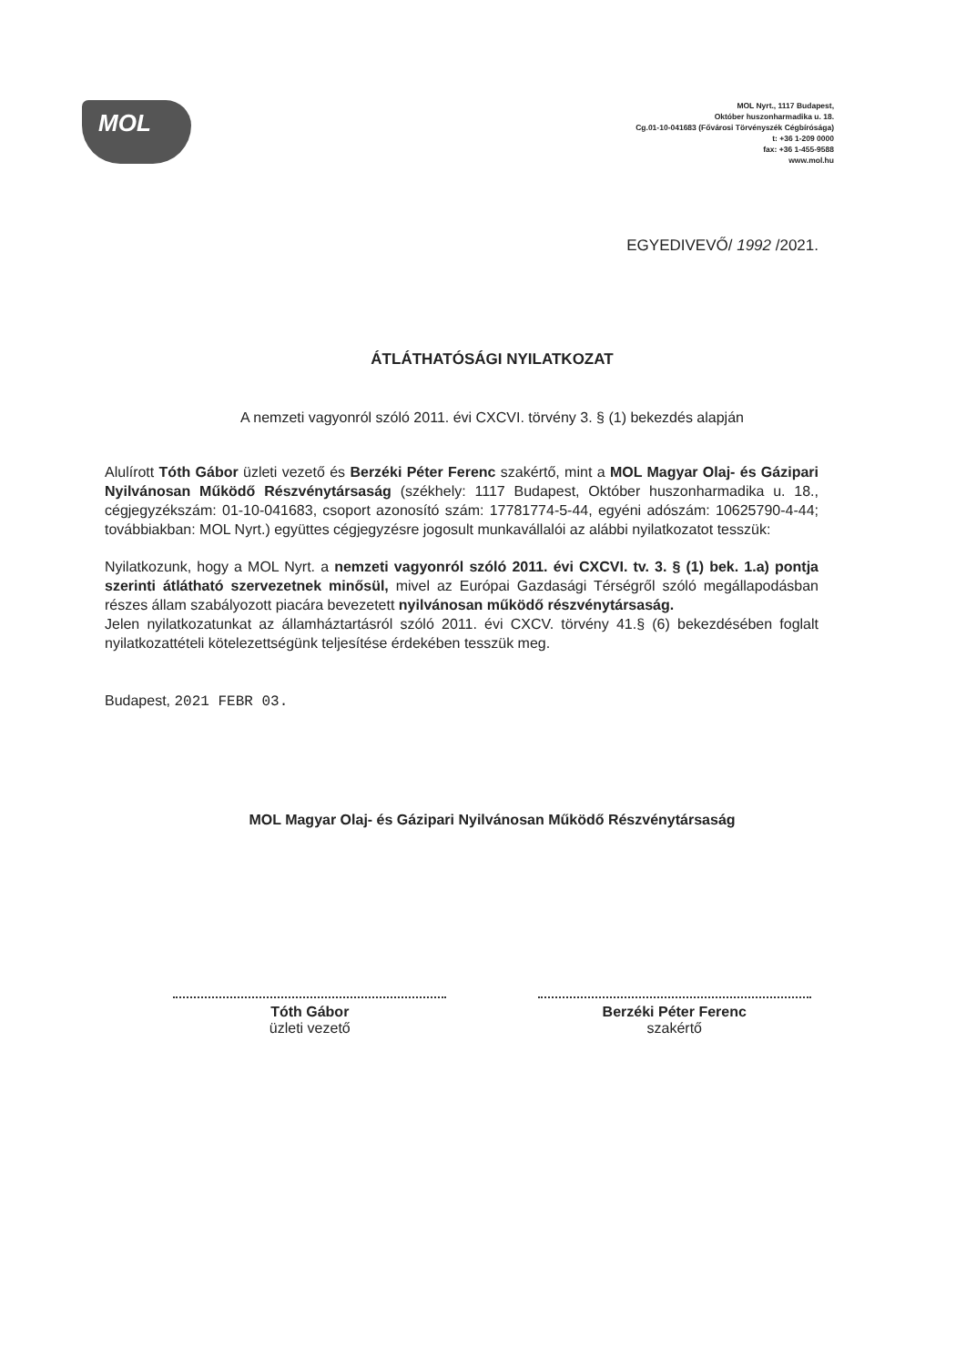MOL
MOL Nyrt., 1117 Budapest,
Október huszonharmadika u. 18.
Cg.01-10-041683 (Fővárosi Törvényszék Cégbírósága)
t: +36 1-209 0000
fax: +36 1-455-9588
www.mol.hu
EGYEDIVEVŐ/ 1992 /2021.
ÁTLÁTHATÓSÁGI NYILATKOZAT
A nemzeti vagyonról szóló 2011. évi CXCVI. törvény 3. § (1) bekezdés alapján
Alulírott Tóth Gábor üzleti vezető és Berzéki Péter Ferenc szakértő, mint a MOL Magyar Olaj- és Gázipari Nyilvánosan Működő Részvénytársaság (székhely: 1117 Budapest, Október huszonharmadika u. 18., cégjegyzékszám: 01-10-041683, csoport azonosító szám: 17781774-5-44, egyéni adószám: 10625790-4-44; továbbiakban: MOL Nyrt.) együttes cégjegyzésre jogosult munkavállalói az alábbi nyilatkozatot tesszük:
Nyilatkozunk, hogy a MOL Nyrt. a nemzeti vagyonról szóló 2011. évi CXCVI. tv. 3. § (1) bek. 1.a) pontja szerinti átlátható szervezetnek minősül, mivel az Európai Gazdasági Térségről szóló megállapodásban részes állam szabályozott piacára bevezetett nyilvánosan működő részvénytársaság.
Jelen nyilatkozatunkat az államháztartásról szóló 2011. évi CXCV. törvény 41.§ (6) bekezdésében foglalt nyilatkozattételi kötelezettségünk teljesítése érdekében tesszük meg.
Budapest, 2021 FEBR 03.
MOL Magyar Olaj- és Gázipari Nyilvánosan Működő Részvénytársaság
Tóth Gábor
üzleti vezető
Berzéki Péter Ferenc
szakértő